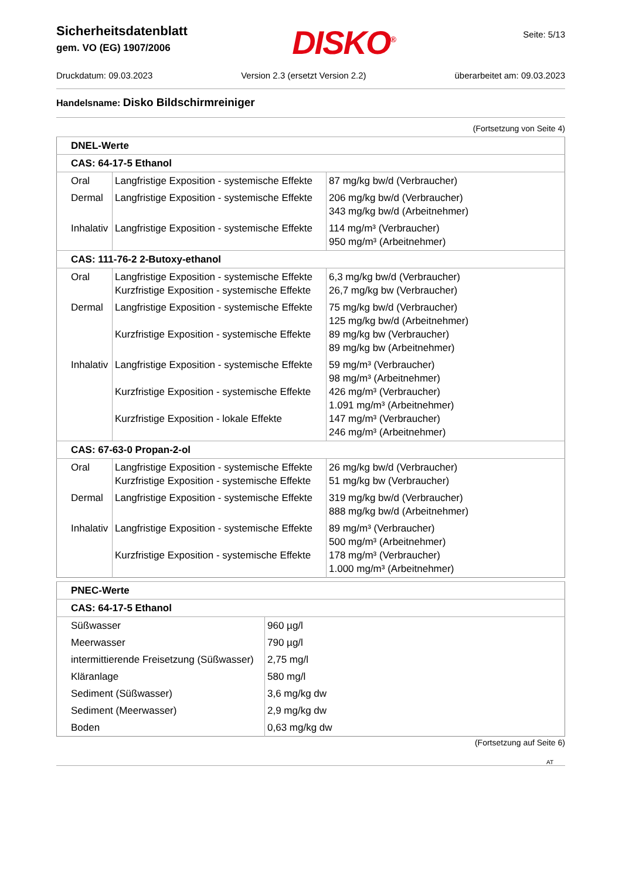Sicherheitsdatenblatt
gem. VO (EG) 1907/2006
DISKO<sup>®</sup>
Seite: 5/13
Druckdatum: 09.03.2023 Version 2.3 (ersetzt Version 2.2) überarbeitet am: 09.03.2023
Handelsname: Disko Bildschirmreiniger
(Fortsetzung von Seite 4)
| DNEL-Werte | | |
| CAS: 64-17-5 Ethanol | | |
| Oral | Langfristige Exposition - systemische Effekte | 87 mg/kg bw/d (Verbraucher) |
| Dermal | Langfristige Exposition - systemische Effekte | 206 mg/kg bw/d (Verbraucher) 343 mg/kg bw/d (Arbeitnehmer) |
| Inhalativ | Langfristige Exposition - systemische Effekte | 114 mg/m³ (Verbraucher) 950 mg/m³ (Arbeitnehmer) |
| CAS: 111-76-2 2-Butoxy-ethanol | | |
| Oral | Langfristige Exposition - systemische Effekte Kurzfristige Exposition - systemische Effekte | 6,3 mg/kg bw/d (Verbraucher) 26,7 mg/kg bw (Verbraucher) |
| Dermal | Langfristige Exposition - systemische Effekte Kurzfristige Exposition - systemische Effekte | 75 mg/kg bw/d (Verbraucher) 125 mg/kg bw/d (Arbeitnehmer) 89 mg/kg bw (Verbraucher) 89 mg/kg bw (Arbeitnehmer) |
| Inhalativ | Langfristige Exposition - systemische Effekte Kurzfristige Exposition - systemische Effekte Kurzfristige Exposition - lokale Effekte | 59 mg/m³ (Verbraucher) 98 mg/m³ (Arbeitnehmer) 426 mg/m³ (Verbraucher) 1.091 mg/m³ (Arbeitnehmer) 147 mg/m³ (Verbraucher) 246 mg/m³ (Arbeitnehmer) |
| CAS: 67-63-0 Propan-2-ol | | |
| Oral | Langfristige Exposition - systemische Effekte Kurzfristige Exposition - systemische Effekte | 26 mg/kg bw/d (Verbraucher) 51 mg/kg bw (Verbraucher) |
| Dermal | Langfristige Exposition - systemische Effekte | 319 mg/kg bw/d (Verbraucher) 888 mg/kg bw/d (Arbeitnehmer) |
| Inhalativ | Langfristige Exposition - systemische Effekte Kurzfristige Exposition - systemische Effekte | 89 mg/m³ (Verbraucher) 500 mg/m³ (Arbeitnehmer) 178 mg/m³ (Verbraucher) 1.000 mg/m³ (Arbeitnehmer) |
| PNEC-Werte | |
| CAS: 64-17-5 Ethanol | |
| Süßwasser | 960 µg/l |
| Meerwasser | 790 µg/l |
| intermittierende Freisetzung (Süßwasser) | 2,75 mg/l |
| Kläranlage | 580 mg/l |
| Sediment (Süßwasser) | 3,6 mg/kg dw |
| Sediment (Meerwasser) | 2,9 mg/kg dw |
| Boden | 0,63 mg/kg dw |
(Fortsetzung auf Seite 6)
AT